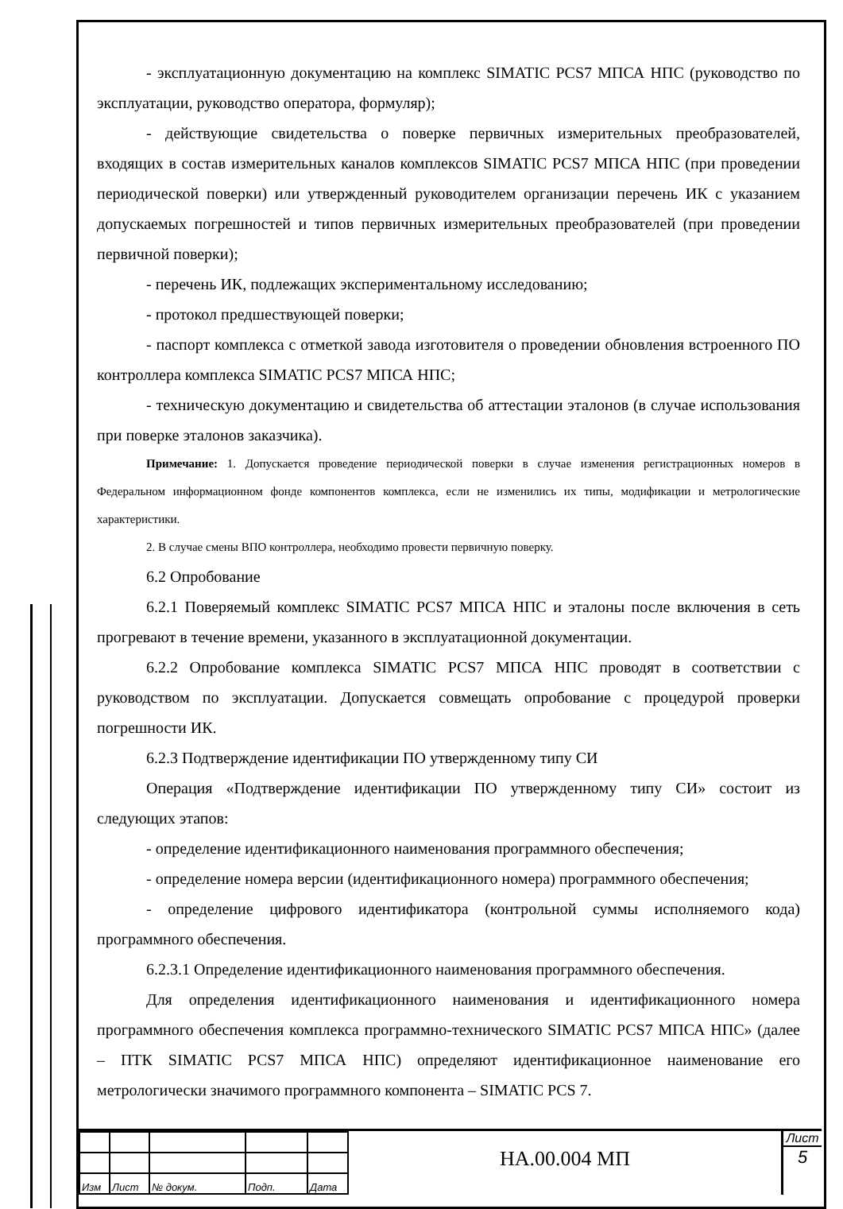- эксплуатационную документацию на комплекс SIMATIC PCS7 МПСА НПС (руководство по эксплуатации, руководство оператора, формуляр);
- действующие свидетельства о поверке первичных измерительных преобразователей, входящих в состав измерительных каналов комплексов SIMATIC PCS7 МПСА НПС (при проведении периодической поверки) или утвержденный руководителем организации перечень ИК с указанием допускаемых погрешностей и типов первичных измерительных преобразователей (при проведении первичной поверки);
- перечень ИК, подлежащих экспериментальному исследованию;
- протокол предшествующей поверки;
- паспорт комплекса с отметкой завода изготовителя о проведении обновления встроенного ПО контроллера комплекса SIMATIC PCS7 МПСА НПС;
- техническую документацию и свидетельства об аттестации эталонов (в случае использования при поверке эталонов заказчика).
Примечание: 1. Допускается проведение периодической поверки в случае изменения регистрационных номеров в Федеральном информационном фонде компонентов комплекса, если не изменились их типы, модификации и метрологические характеристики.
2. В случае смены ВПО контроллера, необходимо провести первичную поверку.
6.2 Опробование
6.2.1 Поверяемый комплекс SIMATIC PCS7 МПСА НПС и эталоны после включения в сеть прогревают в течение времени, указанного в эксплуатационной документации.
6.2.2 Опробование комплекса SIMATIC PCS7 МПСА НПС проводят в соответствии с руководством по эксплуатации. Допускается совмещать опробование с процедурой проверки погрешности ИК.
6.2.3 Подтверждение идентификации ПО утвержденному типу СИ
Операция «Подтверждение идентификации ПО утвержденному типу СИ» состоит из следующих этапов:
- определение идентификационного наименования программного обеспечения;
- определение номера версии (идентификационного номера) программного обеспечения;
- определение цифрового идентификатора (контрольной суммы исполняемого кода) программного обеспечения.
6.2.3.1 Определение идентификационного наименования программного обеспечения.
Для определения идентификационного наименования и идентификационного номера программного обеспечения комплекса программно-технического SIMATIC PCS7 МПСА НПС» (далее – ПТК SIMATIC PCS7 МПСА НПС) определяют идентификационное наименование его метрологически значимого программного компонента – SIMATIC PCS 7.
| Изм | Лист | № докум. | Подп. | Дата |
НА.00.004 МП
Лист
5